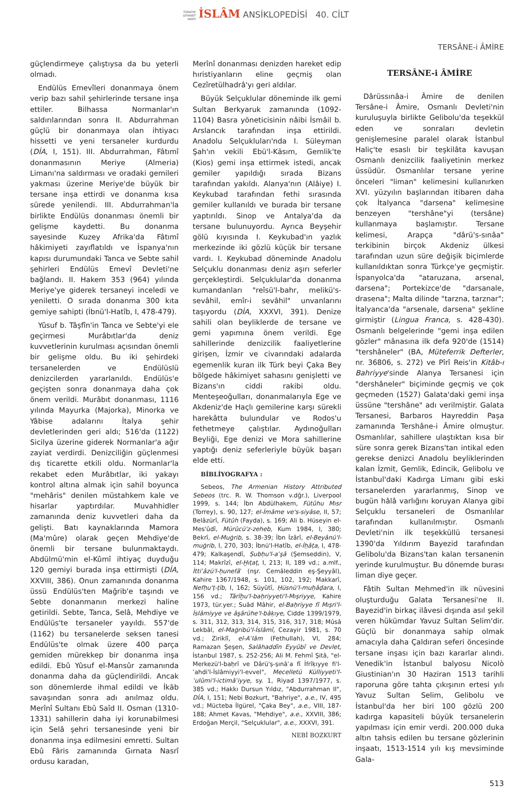TÜRKİYE
DİYANET
VAKFI İSLÂM ANSİKLOPEDİSİ 40. CİLT
TERSÂNE-i ÂMİRE
güçlendirmeye çalıştıysa da bu yeterli olmadı.
Endülüs Emevîleri donanmaya önem verip bazı sahil şehirlerinde tersane inşa ettiler. Bilhassa Normanlar'ın saldırılarından sonra II. Abdurrahman güçlü bir donanmaya olan ihtiyacı hissetti ve yeni tersaneler kurdurdu (DİA, I, 151). III. Abdurrahman, Fâtımî donanmasının Meriye (Almeria) Limanı'na saldırması ve oradaki gemileri yakması üzerine Meriye'de büyük bir tersane inşa ettirdi ve donanma kısa sürede yenilendi. III. Abdurrahman'la birlikte Endülüs donanması önemli bir gelişme kaydetti. Bu donanma sayesinde Kuzey Afrika'da Fâtımî hâkimiyeti zayıflatıldı ve İspanya'nın kapısı durumundaki Tanca ve Sebte sahil şehirleri Endülüs Emevî Devleti'ne bağlandı. II. Hakem 353 (964) yılında Meriye'ye giderek tersaneyi inceledi ve yeniletti. O sırada donanma 300 kıta gemiye sahipti (İbnü'l-Hatîb, I, 478-479).
Yûsuf b. Tâşfîn'in Tanca ve Sebte'yi ele geçirmesi Murâbıtlar'da deniz kuvvetlerinin kurulması açısından önemli bir gelişme oldu. Bu iki şehirdeki tersanelerden ve Endülüslü denizcilerden yararlanıldı. Endülüs'e geçişten sonra donanmaya daha çok önem verildi. Murâbıt donanması, 1116 yılında Mayurka (Majorka), Minorka ve Yâbise adalarını İtalya şehir devletlerinden geri aldı; 516'da (1122) Sicilya üzerine giderek Normanlar'a ağır zayiat verdirdi. Denizciliğin güçlenmesi dış ticarette etkili oldu. Normanlar'la rekabet eden Murâbıtlar, iki yakayı kontrol altına almak için sahil boyunca "mehâris" denilen müstahkem kale ve hisarlar yaptırdılar. Muvahhidler zamanında deniz kuvvetleri daha da gelişti. Batı kaynaklarında Mamora (Ma'mûre) olarak geçen Mehdiye'de önemli bir tersane bulunmaktaydı. Abdülmü'min el-Kûmî ihtiyaç duyduğu 120 gemiyi burada inşa ettirmişti (DİA, XXVIII, 386). Onun zamanında donanma üssü Endülüs'ten Mağrib'e taşındı ve Sebte donanmanın merkezi haline getirildi. Sebte, Tanca, Selâ, Mehdiye ve Endülüs'te tersaneler yayıldı. 557'de (1162) bu tersanelerde seksen tanesi Endülüs'te olmak üzere 400 parça gemiden mürekkep bir donanma inşa edildi. Ebû Yûsuf el-Mansûr zamanında donanma daha da güçlendirildi. Ancak son dönemlerde ihmal edildi ve İkāb savaşından sonra adı anılmaz oldu. Merînî Sultanı Ebû Saîd II. Osman (1310-1331) sahillerin daha iyi korunabilmesi için Selâ şehri tersanesinde yeni bir donanma inşa edilmesini emretti. Sultan Ebû Fâris zamanında Gırnata Nasrî ordusu karadan,
Merînî donanması denizden hareket edip hıristiyanların eline geçmiş olan Cezîretülhadrâ'yı geri aldılar.
Büyük Selçuklular döneminde ilk gemi Sultan Berkyaruk zamanında (1092-1104) Basra yöneticisinin nâibi İsmâil b. Arslancık tarafından inşa ettirildi. Anadolu Selçukluları'nda I. Süleyman Şah'ın vekili Ebü'l-Kāsım, Gemlik'te (Kios) gemi inşa ettirmek istedi, ancak gemiler yapıldığı sırada Bizans tarafından yakıldı. Alanya'nın (Alâiye) I. Keykubad tarafından fethi sırasında gemiler kullanıldı ve burada bir tersane yaptırıldı. Sinop ve Antalya'da da tersane bulunuyordu. Ayrıca Beyşehir gölü kıyısında I. Keykubad'ın yazlık merkezinde iki gözlü küçük bir tersane vardı. I. Keykubad döneminde Anadolu Selçuklu donanması deniz aşırı seferler gerçekleştirdi. Selçuklular'da donanma kumandanları "reîsü'l-bahr, melikü's-sevâhil, emîr-i sevâhil" unvanlarını taşıyordu (DİA, XXXVI, 391). Denize sahili olan beyliklerde de tersane ve gemi yapımına önem verildi. Ege sahillerinde denizcilik faaliyetlerine girişen, İzmir ve civarındaki adalarda egemenlik kuran ilk Türk beyi Çaka Bey bölgede hâkimiyet sahasını genişletti ve Bizans'ın ciddi rakibi oldu. Menteşeoğulları, donanmalarıyla Ege ve Akdeniz'de Haçlı gemilerine karşı sürekli harekâtta bulundular ve Rodos'u fethetmeye çalıştılar. Aydınoğulları Beyliği, Ege denizi ve Mora sahillerine yaptığı deniz seferleriyle büyük başarı elde etti.
BİBLİYOGRAFYA :
Sebeos, The Armenian History Attributed Sebeos (trc. R. W. Thomson v.dğr.), Liverpool 1999, s. 144; İbn Abdülhakem, Fütûhu Mısr (Torrey), s. 90, 127; el-İmâme ve's-siyâse, II, 57; Belâzürî, Fütûh (Fayda), s. 169; Ali b. Hüseyin el-Mes'ûdî, Mürûcü'z-zeheb, Kum 1984, I, 380; Bekrî, el-Muġrib, s. 38-39; İbn İzârî, el-Beyânü'l-muġrib, I, 270, 303; İbnü'l-Hatîb, el-İḥâṭa, I, 478-479; Kalkaşendî, Ṣubḥu'l-aʿşâ (Şemseddin), V, 114; Makrîzî, el-Ḫıṭaṭ, I, 213; II, 189 vd.; a.mlf., İttiʿâzü'l-ḥunefâʾ (nşr. Cemâleddin eş-Şeyyâl), Kahire 1367/1948, s. 101, 102, 192; Makkarî, Nefḥu'ṭ-ṭîb, I, 162; Süyûtî, Ḥüsnü'l-muḥâḍara, I, 156 vd.; Târîḫu'l-baḥriyyeti'l-Mıṣriyye, Kahire 1973, tür.yer.; Suâd Mâhir, el-Baḥriyye fî Mıṣri'l-İslâmiyye ve âs̱ârühe'l-bâḳıye, Cidde 1399/1979, s. 311, 312, 313, 314, 315, 316, 317, 318; Mûsâ Lekbâl, el-Maġribü'l-İslâmî, Cezayir 1981, s. 70 vd.; Ziriklî, el-Aʿlâm (Fethullah), VI, 284; Ramazan Şeşen, Salâhaddîn Eyyûbî ve Devlet, İstanbul 1987, s. 252-256; Ali M. Fehmî Şitâ, "el-Merkezü'l-baḥrî ve Dârü'ṣ-ṣınâʿa fî İfrîḳıyye fi'l-ʿahdi'l-İslâmiyyi'l-evvel", Mecelletü Külliyyeti'l-ʿulûmi'l-ictimâʿiyye, sy. 1, Riyad 1397/1977, s. 385 vd.; Hakkı Dursun Yıldız, "Abdurrahman II", DİA, I, 151; Nebi Bozkurt, "Bahriye", a.e., IV, 495 vd.; Mücteba İlgürel, "Çaka Bey", a.e., VIII, 187-188; Ahmet Kavas, "Mehdiye", a.e., XXVIII, 386; Erdoğan Merçil, "Selçuklular", a.e., XXXVI, 391.
NEBİ BOZKURT
TERSÂNE-i ÂMİRE
Dârüssınâa-i Âmire de denilen Tersâne-i Âmire, Osmanlı Devleti'nin kuruluşuyla birlikte Gelibolu'da teşekkül eden ve sonraları devletin genişlemesine paralel olarak İstanbul Haliç'te esaslı bir teşkilâta kavuşan Osmanlı denizcilik faaliyetinin merkez üssüdür. Osmanlılar tersane yerine önceleri "liman" kelimesini kullanırken XVI. yüzyılın başlarından itibaren daha çok İtalyanca "darsena" kelimesine benzeyen "tershâne"yi (tersâne) kullanmaya başlamıştır. Tersane kelimesi, Arapça "dârü's-sınâa" terkibinin birçok Akdeniz ülkesi tarafından uzun süre değişik biçimlerde kullanıldıktan sonra Türkçe'ye geçmiştir. İspanyolca'da "ataruzana, arsenal, darsena"; Portekizce'de "darsanale, drasena"; Malta dilinde "tarzna, tarznar"; İtalyanca'da "arsenale, darsena" şekline girmiştir (Lingua Franca, s. 428-430). Osmanlı belgelerinde "gemi inşa edilen gözler" mânasına ilk defa 920'de (1514) "tershâneler" (BA, Müteferrik Defterler, nr. 36806, s. 272) ve Pîrî Reis'in Kitâb-ı Bahriyye'sinde Alanya Tersanesi için "dershâneler" biçiminde geçmiş ve çok geçmeden (1527) Galata'daki gemi inşa üssüne "tershâne" adı verilmiştir. Galata Tersanesi, Barbaros Hayreddin Paşa zamanında Tershâne-i Âmire olmuştur. Osmanlılar, sahillere ulaştıktan kısa bir süre sonra gerek Bizans'tan intikal eden gerekse denizci Anadolu beyliklerinden kalan İzmit, Gemlik, Edincik, Gelibolu ve İstanbul'daki Kadırga Limanı gibi eski tersanelerden yararlanmış, Sinop ve bugün hâlâ varlığını koruyan Alanya gibi Selçuklu tersaneleri de Osmanlılar tarafından kullanılmıştır. Osmanlı Devleti'nin ilk teşekküllü tersanesi 1390'da Yıldırım Bayezid tarafından Gelibolu'da Bizans'tan kalan tersanenin yerinde kurulmuştur. Bu dönemde burası liman diye geçer.
Fâtih Sultan Mehmed'in ilk nüvesini oluşturduğu Galata Tersanesi'ne II. Bayezid'in birkaç ilâvesi dışında asıl şekil veren hükümdar Yavuz Sultan Selim'dir. Güçlü bir donanmaya sahip olmak amacıyla daha Çaldıran seferi öncesinde tersane inşası için bazı kararlar alındı. Venedik'in İstanbul balyosu Nicolò Giustinian'ın 30 Haziran 1513 tarihli raporuna göre tahta çıkışının ertesi yılı Yavuz Sultan Selim, Gelibolu ve İstanbul'da her biri 100 gözlü 200 kadırga kapasiteli büyük tersanelerin yapılması için emir verdi. 200.000 duka altın tahsis edilen bu tersane gözlerinin inşaatı, 1513-1514 yılı kış mevsiminde Gala-
513